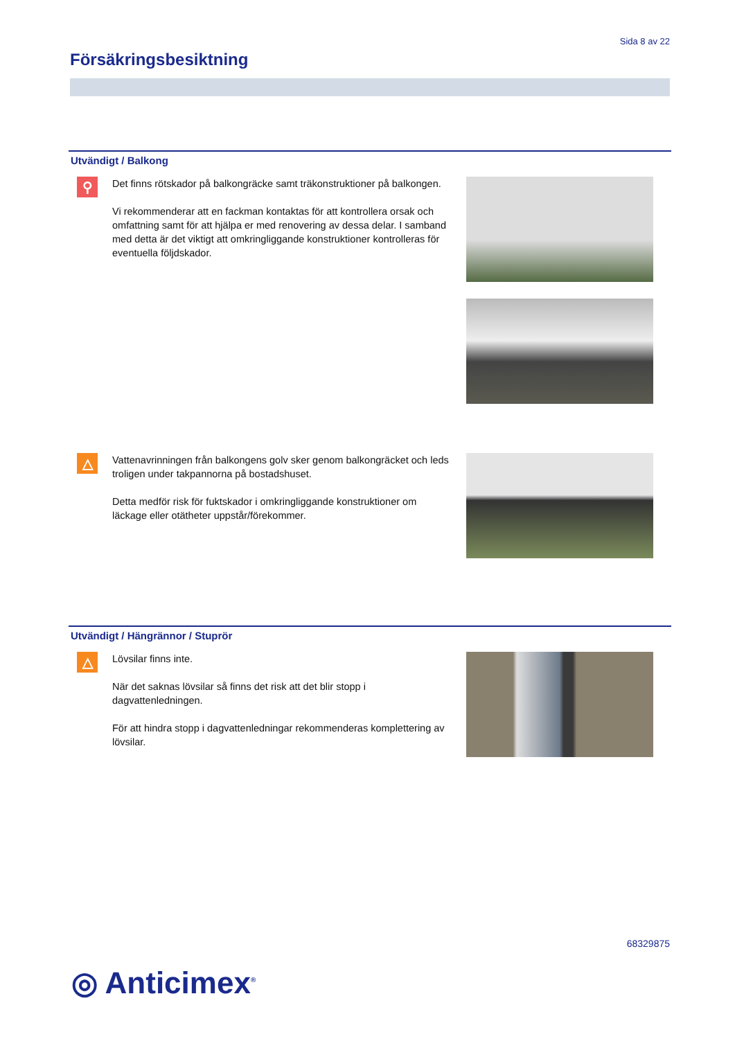Sida 8 av 22
Försäkringsbesiktning
Utvändigt / Balkong
⚲
Det finns rötskador på balkongräcke samt träkonstruktioner på balkongen.
Vi rekommenderar att en fackman kontaktas för att kontrollera orsak och omfattning samt för att hjälpa er med renovering av dessa delar. I samband med detta är det viktigt att omkringliggande konstruktioner kontrolleras för eventuella följdskador.
△
Vattenavrinningen från balkongens golv sker genom balkongräcket och leds troligen under takpannorna på bostadshuset.
Detta medför risk för fuktskador i omkringliggande konstruktioner om läckage eller otätheter uppstår/förekommer.
Utvändigt / Hängrännor / Stuprör
△
Lövsilar finns inte.
När det saknas lövsilar så finns det risk att det blir stopp i dagvattenledningen.
För att hindra stopp i dagvattenledningar rekommenderas komplettering av lövsilar.
68329875
◎ Anticimex<sup>®</sup>